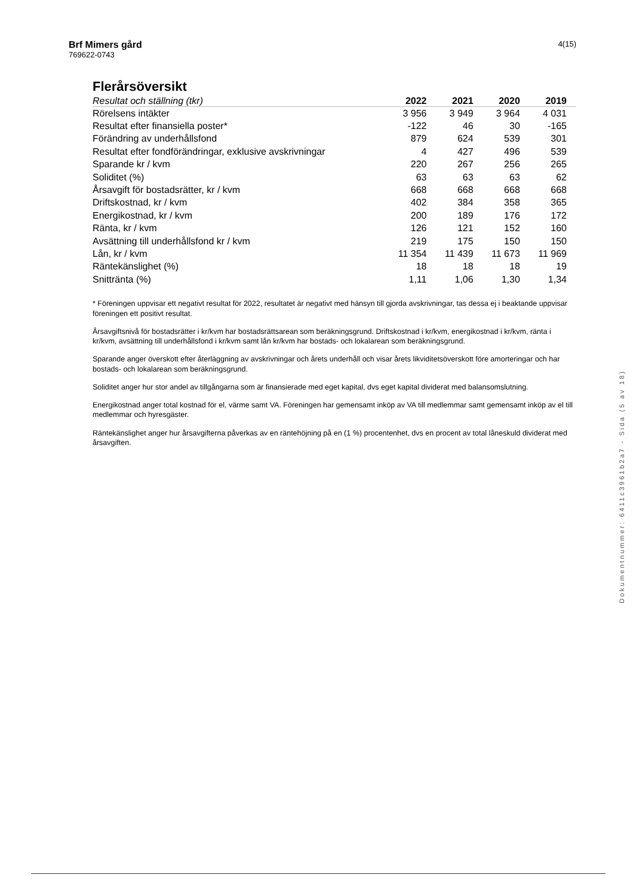4(15)
Brf Mimers gård
769622-0743
Flerårsöversikt
| Resultat och ställning (tkr) | 2022 | 2021 | 2020 | 2019 |
| --- | --- | --- | --- | --- |
| Rörelsens intäkter | 3 956 | 3 949 | 3 964 | 4 031 |
| Resultat efter finansiella poster* | -122 | 46 | 30 | -165 |
| Förändring av underhållsfond | 879 | 624 | 539 | 301 |
| Resultat efter fondförändringar, exklusive avskrivningar | 4 | 427 | 496 | 539 |
| Sparande kr / kvm | 220 | 267 | 256 | 265 |
| Soliditet (%) | 63 | 63 | 63 | 62 |
| Årsavgift för bostadsrätter, kr / kvm | 668 | 668 | 668 | 668 |
| Driftskostnad, kr / kvm | 402 | 384 | 358 | 365 |
| Energikostnad, kr / kvm | 200 | 189 | 176 | 172 |
| Ränta, kr / kvm | 126 | 121 | 152 | 160 |
| Avsättning till underhållsfond kr / kvm | 219 | 175 | 150 | 150 |
| Lån, kr / kvm | 11 354 | 11 439 | 11 673 | 11 969 |
| Räntekänslighet (%) | 18 | 18 | 18 | 19 |
| Snittränta (%) | 1,11 | 1,06 | 1,30 | 1,34 |
* Föreningen uppvisar ett negativt resultat för 2022, resultatet är negativt med hänsyn till gjorda avskrivningar, tas dessa ej i beaktande uppvisar föreningen ett positivt resultat.
Årsavgiftsnivå för bostadsrätter i kr/kvm har bostadsrättsarean som beräkningsgrund. Driftskostnad i kr/kvm, energikostnad i kr/kvm, ränta i kr/kvm, avsättning till underhållsfond i kr/kvm samt lån kr/kvm har bostads- och lokalarean som beräkningsgrund.
Sparande anger överskott efter återläggning av avskrivningar och årets underhåll och visar årets likviditetsöverskott före amorteringar och har bostads- och lokalarean som beräkningsgrund.
Soliditet anger hur stor andel av tillgångarna som är finansierade med eget kapital, dvs eget kapital dividerat med balansomslutning.
Energikostnad anger total kostnad för el, värme samt VA. Föreningen har gemensamt inköp av VA till medlemmar samt gemensamt inköp av el till medlemmar och hyresgäster.
Räntekänslighet anger hur årsavgifterna påverkas av en räntehöjning på en (1 %) procentenhet, dvs en procent av total låneskuld dividerat med årsavgiften.
Dokumentnummer: 6411c3961b2a7 - Sida (5 av 18)